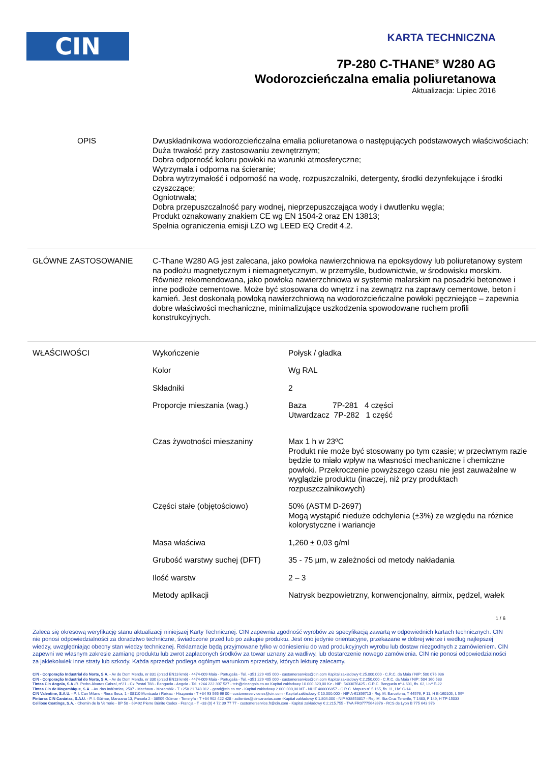CIN
KARTA TECHNICZNA
7P-280 C-THANE<sup>®</sup> W280 AG
Wodorozcieńczalna emalia poliuretanowa
Aktualizacja: Lipiec 2016
OPIS Dwuskładnikowa wodorozcieńczalna emalia poliuretanowa o następujących podstawowych właściwościach:
Duża trwałość przy zastosowaniu zewnętrznym;
Dobra odporność koloru powłoki na warunki atmosferyczne;
Wytrzymała i odporna na ścieranie;
Dobra wytrzymałość i odporność na wodę, rozpuszczalniki, detergenty, środki dezynfekujące i środki czyszczące;
Ogniotrwała;
Dobra przepuszczalność pary wodnej, nieprzepuszczająca wody i dwutlenku węgla;
Produkt oznakowany znakiem CE wg EN 1504-2 oraz EN 13813;
Spełnia ograniczenia emisji LZO wg LEED EQ Credit 4.2.
GŁÓWNE ZASTOSOWANIE C-Thane W280 AG jest zalecana, jako powłoka nawierzchniowa na epoksydowy lub poliuretanowy system na podłożu magnetycznym i niemagnetycznym, w przemyśle, budownictwie, w środowisku morskim. Również rekomendowana, jako powłoka nawierzchniowa w systemie malarskim na posadzki betonowe i inne podłoże cementowe. Może być stosowana do wnętrz i na zewnątrz na zaprawy cementowe, beton i kamień. Jest doskonałą powłoką nawierzchniową na wodorozcieńczalne powłoki pęczniejące – zapewnia dobre właściwości mechaniczne, minimalizujące uszkodzenia spowodowane ruchem profili konstrukcyjnych.
WŁAŚCIWOŚCI
| Wykończenie | Połysk / gładka |
| Kolor | Wg RAL |
| Składniki | 2 |
| Proporcje mieszania (wag.) | Baza 7P-281 4 części Utwardzacz 7P-282 1 część |
| Czas żywotności mieszaniny | Max 1 h w 23ºC Produkt nie może być stosowany po tym czasie; w przeciwnym razie będzie to miało wpływ na własności mechaniczne i chemiczne powłoki. Przekroczenie powyższego czasu nie jest zauważalne w wyglądzie produktu (inaczej, niż przy produktach rozpuszczalnikowych) |
| Części stałe (objętościowo) | 50% (ASTM D-2697) Mogą wystąpić nieduże odchylenia (±3%) ze względu na różnice kolorystyczne i wariancje |
| Masa właściwa | 1,260 ± 0,03 g/ml |
| Grubość warstwy suchej (DFT) | 35 - 75 µm, w zależności od metody nakładania |
| Ilość warstw | 2 – 3 |
| Metody aplikacji | Natrysk bezpowietrzny, konwencjonalny, airmix, pędzel, wałek |
1 / 6
Zaleca się okresową weryfikację stanu aktualizacji niniejszej Karty Technicznej. CIN zapewnia zgodność wyrobów ze specyfikacją zawartą w odpowiednich kartach technicznych. CIN nie ponosi odpowiedzialności za doradztwo techniczne, świadczone przed lub po zakupie produktu. Jest ono jedynie orientacyjne, przekazane w dobrej wierze i według najlepszej wiedzy, uwzględniając obecny stan wiedzy technicznej. Reklamacje będą przyjmowane tylko w odniesieniu do wad produkcyjnych wyrobu lub dostaw niezgodnych z zamówieniem. CIN zapewni we własnym zakresie zamianę produktu lub zwrot zapłaconych środków za towar uznany za wadliwy, lub dostarczenie nowego zamówienia. CIN nie ponosi odpowiedzialności za jakiekolwiek inne straty lub szkody. Każda sprzedaż podlega ogólnym warunkom sprzedaży, których lekturę zalecamy.
CIN - Corporação Industrial do Norte, S.A. - Av de Dom Mendo, nr 831 (przed EN13 km6) - 4474-009 Maia - Portugalia - Tel. +351 229 405 000 - customerservice@cin.com Kapitał zakładowy € 25.000.000 - C.R.C. da Maia / NIP: 500 076 936
CIN - Corporação Industrial do Norte, S.A. - Av de Dom Mendo, nr 330 (przed EN13 km6) - 4474-009 Maia - Portugalia - Tel. +351 229 405 000 - customerservice@cin.com Kapitał zakładowy € 2.250.000 - C.R.C. da Maia / NIP: 504 160 583
Tintas Cin Angola, S.A -R. Pedro Álvares Cabral, nº21 - Cx Postal 788 - Benguela - Angola - Tel. +244 222 397 527 - tcin@cinangola.co.ao Kapitał zakładowy 10.000.320,00 Kz - NIP: 5403076425 - C.R.C. Benguela nº 4.601, fls. 62, Livº E-22
Tintas Cin de Moçambique, S.A. - Av. das Indústrias, 2507 - Machava - Mozambik - T +258 21 748 012 - geral@cin.co.mz - Kapitał zakładowy 2.000.000,00 MT - NUIT 400006857 - C.R.C. Maputo nº 5.165, fls. 11, Livº C-14
CIN Valentine, S.A.U. - P. I. Can Milans - Riera Seca, 1 - 08110 Montcada i Reixac - Hiszpania - T +34 93 565 66 00 - customerservice.es@cin.com - Kapitał zakładowy € 10.000.000 - NIP A-61356713 - Rej. M. Barcelona, T 44576, F 11, H B-160105, I. 59ª
Pinturas CIN Canárias, S.A.U. - P. I. Güimar, Manzana 13, Parcela 2 - 38509 Güimar - Teneryfa - T +34 902 422 428 - aclientes@cincanarias.com -Kapitał zakładowy € 1.804.000 - NIP A38453817 - Rej. M. Sta Cruz Tenerife, T 1483, F 149, H TF-15033
Celliose Coatings, S.A. - Chemin de la Verrerie - BP 58 - 69492 Pierre Bénite Cedex - Francja - T +33 (0) 4 72 39 77 77 - customerservice.fr@cin.com - Kapitał zakładowy € 2.215.755 - TVA FR07775643976 - RCS de Lyon B 775 643 976